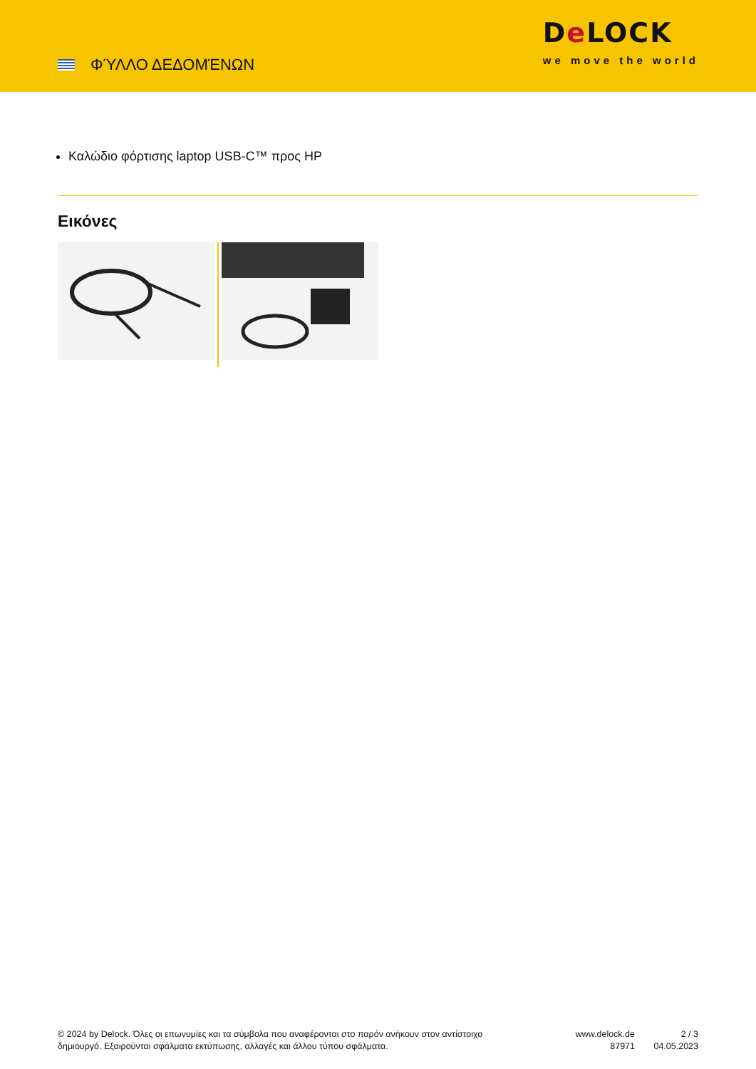ΦΎΛΛΟ ΔΕΔΟΜΈΝΩΝ
De LOCK
we move the world
Καλώδιο φόρτισης laptop USB-C™ προς HP
Εικόνες
© 2024 by Delock. Όλες οι επωνυμίες και τα σύμβολα που αναφέρονται στο παρόν ανήκουν στον αντίστοιχο δημιουργό. Εξαιρούνται σφάλματα εκτύπωσης, αλλαγές και άλλου τύπου σφάλματα.
www.delock.de
87971
2 / 3
04.05.2023